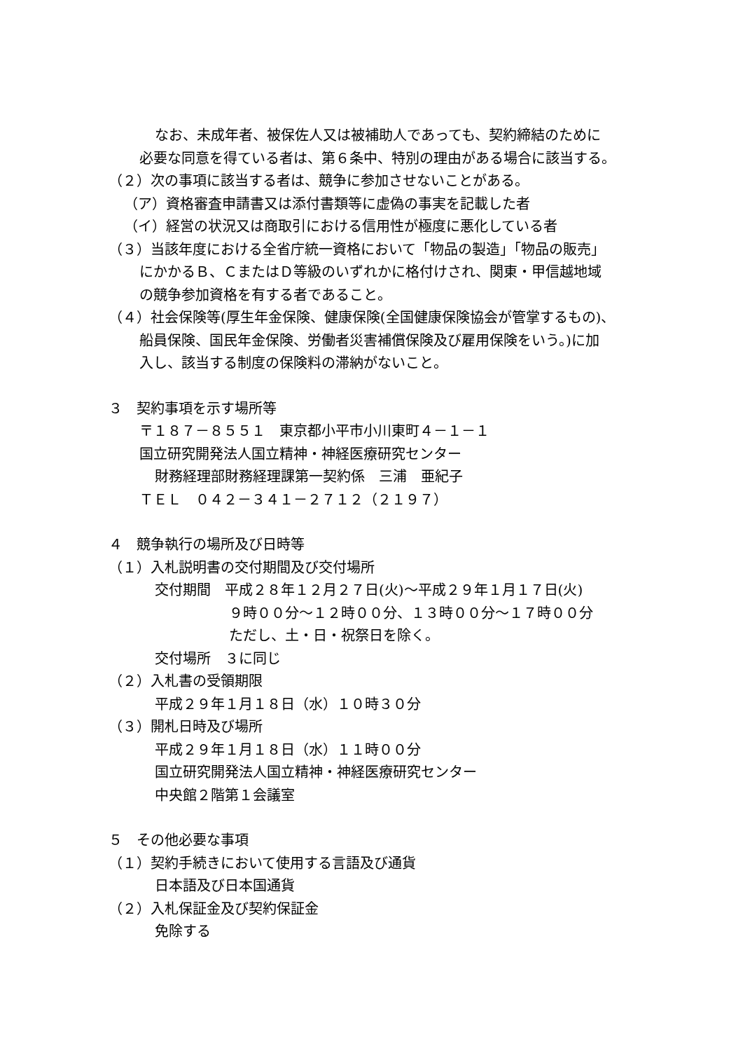なお、未成年者、被保佐人又は被補助人であっても、契約締結のために
必要な同意を得ている者は、第６条中、特別の理由がある場合に該当する。
（２）次の事項に該当する者は、競争に参加させないことがある。
（ア）資格審査申請書又は添付書類等に虚偽の事実を記載した者
（イ）経営の状況又は商取引における信用性が極度に悪化している者
（３）当該年度における全省庁統一資格において「物品の製造」「物品の販売」
にかかるＢ、ＣまたはＤ等級のいずれかに格付けされ、関東・甲信越地域
の競争参加資格を有する者であること。
（４）社会保険等(厚生年金保険、健康保険(全国健康保険協会が管掌するもの)、
船員保険、国民年金保険、労働者災害補償保険及び雇用保険をいう。)に加
入し、該当する制度の保険料の滞納がないこと。
３　契約事項を示す場所等
〒１８７－８５５１　東京都小平市小川東町４－１－１
国立研究開発法人国立精神・神経医療研究センター
財務経理部財務経理課第一契約係　三浦　亜紀子
ＴＥＬ　０４２－３４１－２７１２（２１９７）
４　競争執行の場所及び日時等
（１）入札説明書の交付期間及び交付場所
交付期間　平成２８年１２月２７日(火)～平成２９年１月１７日(火)
９時００分～１２時００分、１３時００分～１７時００分
ただし、土・日・祝祭日を除く。
交付場所　３に同じ
（２）入札書の受領期限
平成２９年１月１８日（水）１０時３０分
（３）開札日時及び場所
平成２９年１月１８日（水）１１時００分
国立研究開発法人国立精神・神経医療研究センター
中央館２階第１会議室
５　その他必要な事項
（１）契約手続きにおいて使用する言語及び通貨
日本語及び日本国通貨
（２）入札保証金及び契約保証金
免除する